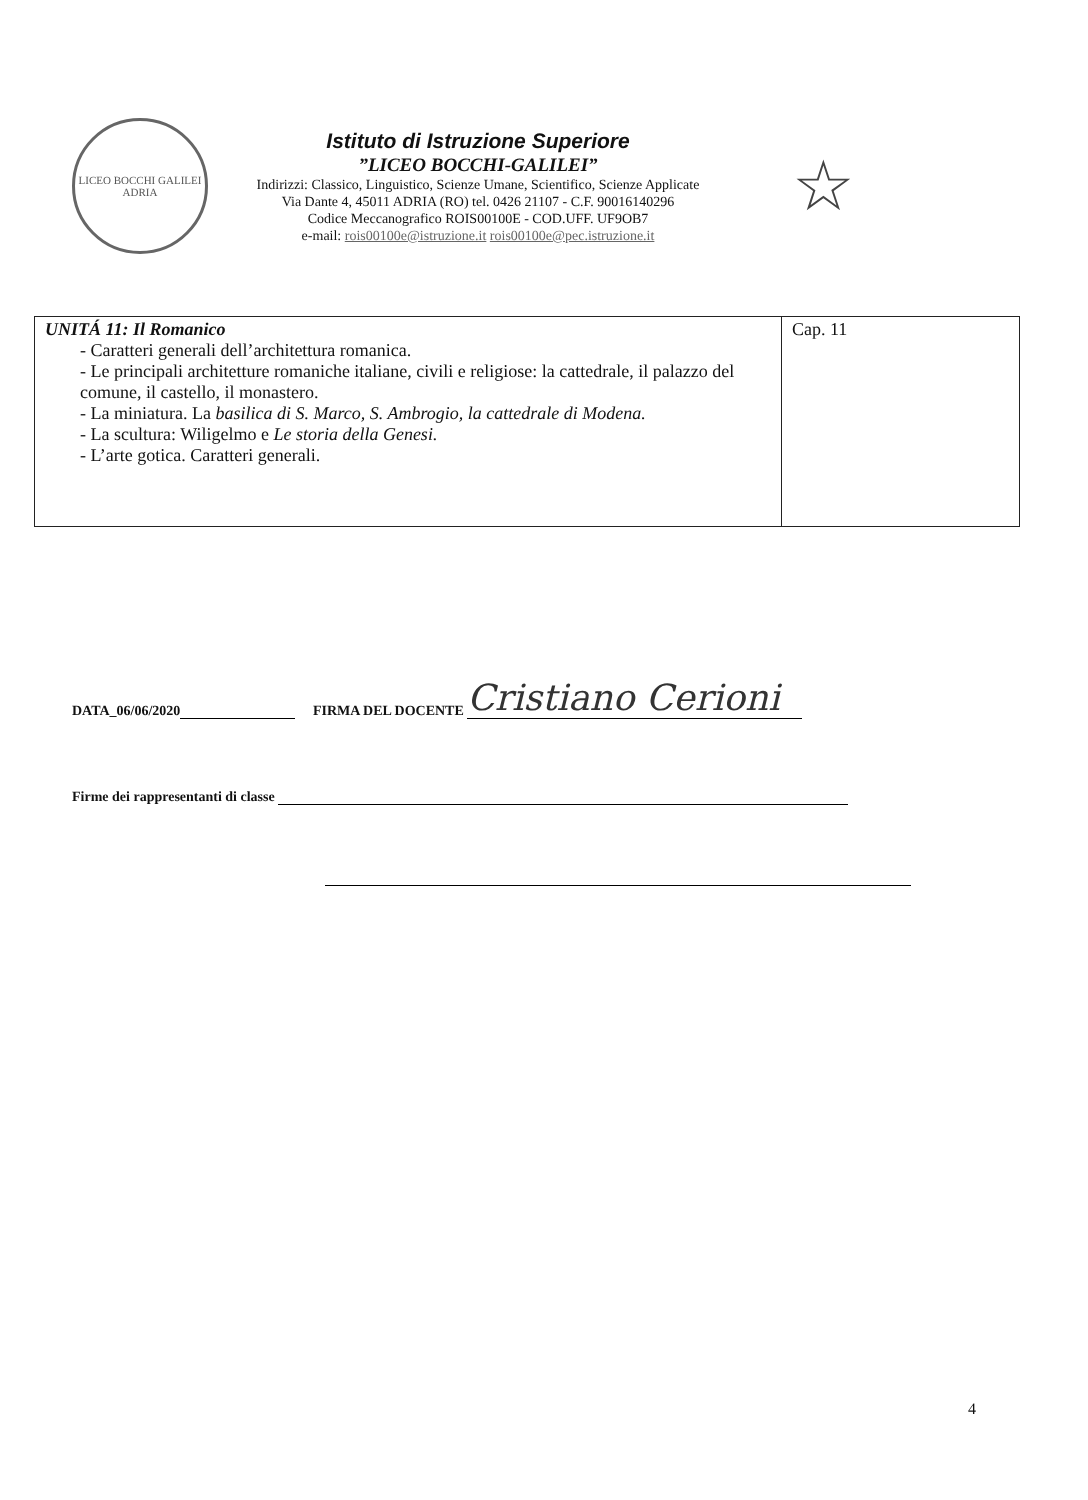LICEO BOCCHI GALILEI
ADRIA
Istituto di Istruzione Superiore
”LICEO BOCCHI-GALILEI”
Indirizzi: Classico, Linguistico, Scienze Umane, Scientifico, Scienze Applicate
Via Dante 4, 45011 ADRIA (RO) tel. 0426 21107 - C.F. 90016140296
Codice Meccanografico ROIS00100E - COD.UFF. UF9OB7
e-mail: rois00100e@istruzione.it rois00100e@pec.istruzione.it
☆
| UNITÁ 11: Il Romanico - Caratteri generali dell’architettura romanica. - Le principali architetture romaniche italiane, civili e religiose: la cattedrale, il palazzo del comune, il castello, il monastero. - La miniatura. La basilica di S. Marco, S. Ambrogio, la cattedrale di Modena. - La scultura: Wiligelmo e Le storia della Genesi. - L’arte gotica. Caratteri generali. | Cap. 11 |
DATA_06/06/2020 FIRMA DEL DOCENTE Cristiano Cerioni
Firme dei rappresentanti di classe
4